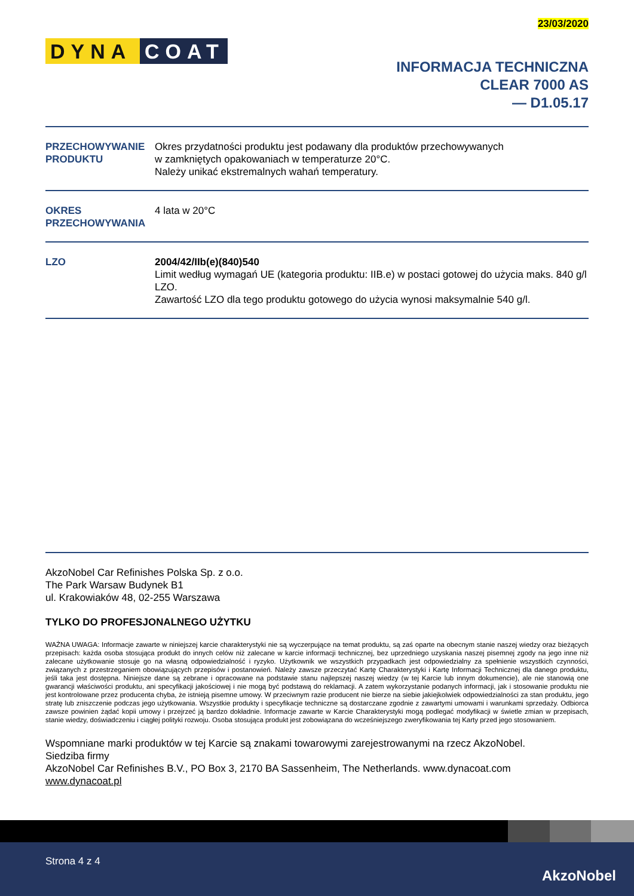23/03/2020
DYNA COAT
INFORMACJA TECHNICZNA
CLEAR 7000 AS
— D1.05.17
PRZECHOWYWANIE PRODUKTU
Okres przydatności produktu jest podawany dla produktów przechowywanych
w zamkniętych opakowaniach w temperaturze 20°C.
Należy unikać ekstremalnych wahań temperatury.
OKRES PRZECHOWYWANIA
4 lata w 20°C
LZO 2004/42/IIb(e)(840)540
Limit według wymagań UE (kategoria produktu: IIB.e) w postaci gotowej do użycia maks. 840 g/l LZO.
Zawartość LZO dla tego produktu gotowego do użycia wynosi maksymalnie 540 g/l.
AkzoNobel Car Refinishes Polska Sp. z o.o.
The Park Warsaw Budynek B1
ul. Krakowiaków 48, 02-255 Warszawa
TYLKO DO PROFESJONALNEGO UŻYTKU
WAŻNA UWAGA: Informacje zawarte w niniejszej karcie charakterystyki nie są wyczerpujące na temat produktu, są zaś oparte na obecnym stanie naszej wiedzy oraz bieżących przepisach: każda osoba stosująca produkt do innych celów niż zalecane w karcie informacji technicznej, bez uprzedniego uzyskania naszej pisemnej zgody na jego inne niż zalecane użytkowanie stosuje go na własną odpowiedzialność i ryzyko. Użytkownik we wszystkich przypadkach jest odpowiedzialny za spełnienie wszystkich czynności, związanych z przestrzeganiem obowiązujących przepisów i postanowień. Należy zawsze przeczytać Kartę Charakterystyki i Kartę Informacji Technicznej dla danego produktu, jeśli taka jest dostępna. Niniejsze dane są zebrane i opracowane na podstawie stanu najlepszej naszej wiedzy (w tej Karcie lub innym dokumencie), ale nie stanowią one gwarancji właściwości produktu, ani specyfikacji jakościowej i nie mogą być podstawą do reklamacji. A zatem wykorzystanie podanych informacji, jak i stosowanie produktu nie jest kontrolowane przez producenta chyba, że istnieją pisemne umowy. W przeciwnym razie producent nie bierze na siebie jakiejkolwiek odpowiedzialności za stan produktu, jego stratę lub zniszczenie podczas jego użytkowania. Wszystkie produkty i specyfikacje techniczne są dostarczane zgodnie z zawartymi umowami i warunkami sprzedaży. Odbiorca zawsze powinien żądać kopii umowy i przejrzeć ją bardzo dokładnie. Informacje zawarte w Karcie Charakterystyki mogą podlegać modyfikacji w świetle zmian w przepisach, stanie wiedzy, doświadczeniu i ciągłej polityki rozwoju. Osoba stosująca produkt jest zobowiązana do wcześniejszego zweryfikowania tej Karty przed jego stosowaniem.
Wspomniane marki produktów w tej Karcie są znakami towarowymi zarejestrowanymi na rzecz AkzoNobel.
Siedziba firmy
AkzoNobel Car Refinishes B.V., PO Box 3, 2170 BA Sassenheim, The Netherlands. www.dynacoat.com
www.dynacoat.pl
Strona 4 z 4
AkzoNobel